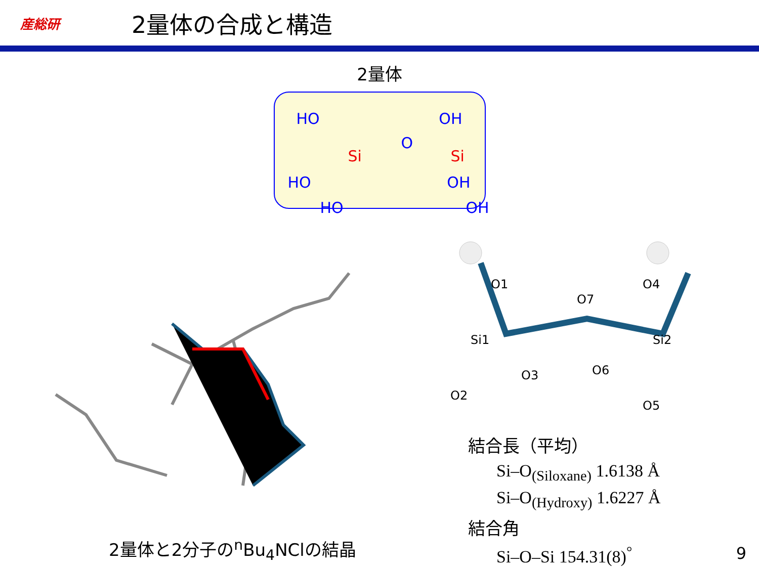産総研
2量体の合成と構造
2量体
HO OH
O
Si Si
HO OH
HO OH
O1
O4
O7
Si1
Si2
O3
O6
O2
O5
2量体と2分子の<sup>n</sup>Bu<sub>4</sub>NClの結晶
結合長（平均）
Si–O<sub>(Siloxane)</sub> 1.6138 Å
Si–O<sub>(Hydroxy)</sub> 1.6227 Å
結合角
Si–O–Si 154.31(8)<sup>°</sup>
9